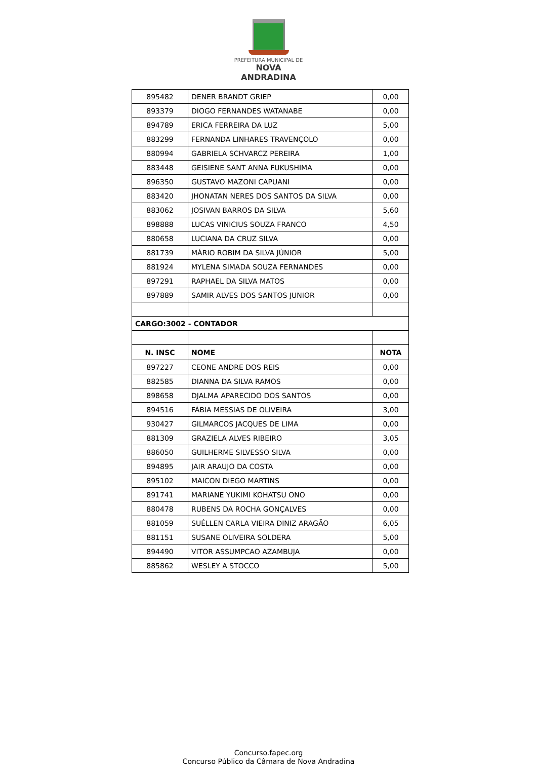PREFEITURA MUNICIPAL DE
NOVA ANDRADINA
| 895482 | DENER BRANDT GRIEP | 0,00 |
| 893379 | DIOGO FERNANDES WATANABE | 0,00 |
| 894789 | ERICA FERREIRA DA LUZ | 5,00 |
| 883299 | FERNANDA LINHARES TRAVENÇOLO | 0,00 |
| 880994 | GABRIELA SCHVARCZ PEREIRA | 1,00 |
| 883448 | GEISIENE SANT ANNA FUKUSHIMA | 0,00 |
| 896350 | GUSTAVO MAZONI CAPUANI | 0,00 |
| 883420 | JHONATAN NERES DOS SANTOS DA SILVA | 0,00 |
| 883062 | JOSIVAN BARROS DA SILVA | 5,60 |
| 898888 | LUCAS VINICIUS SOUZA FRANCO | 4,50 |
| 880658 | LUCIANA DA CRUZ SILVA | 0,00 |
| 881739 | MÁRIO ROBIM DA SILVA JÚNIOR | 5,00 |
| 881924 | MYLENA SIMADA SOUZA FERNANDES | 0,00 |
| 897291 | RAPHAEL DA SILVA MATOS | 0,00 |
| 897889 | SAMIR ALVES DOS SANTOS JUNIOR | 0,00 |
| CARGO:3002 - CONTADOR | | |
| N. INSC | NOME | NOTA |
| 897227 | CEONE ANDRE DOS REIS | 0,00 |
| 882585 | DIANNA DA SILVA RAMOS | 0,00 |
| 898658 | DJALMA APARECIDO DOS SANTOS | 0,00 |
| 894516 | FÁBIA MESSIAS DE OLIVEIRA | 3,00 |
| 930427 | GILMARCOS JACQUES DE LIMA | 0,00 |
| 881309 | GRAZIELA ALVES RIBEIRO | 3,05 |
| 886050 | GUILHERME SILVESSO SILVA | 0,00 |
| 894895 | JAIR ARAUJO DA COSTA | 0,00 |
| 895102 | MAICON DIEGO MARTINS | 0,00 |
| 891741 | MARIANE YUKIMI KOHATSU ONO | 0,00 |
| 880478 | RUBENS DA ROCHA GONÇALVES | 0,00 |
| 881059 | SUÉLLEN CARLA VIEIRA DINIZ ARAGÃO | 6,05 |
| 881151 | SUSANE OLIVEIRA SOLDERA | 5,00 |
| 894490 | VITOR ASSUMPCAO AZAMBUJA | 0,00 |
| 885862 | WESLEY A STOCCO | 5,00 |
Concurso.fapec.org
Concurso Público da Câmara de Nova Andradina